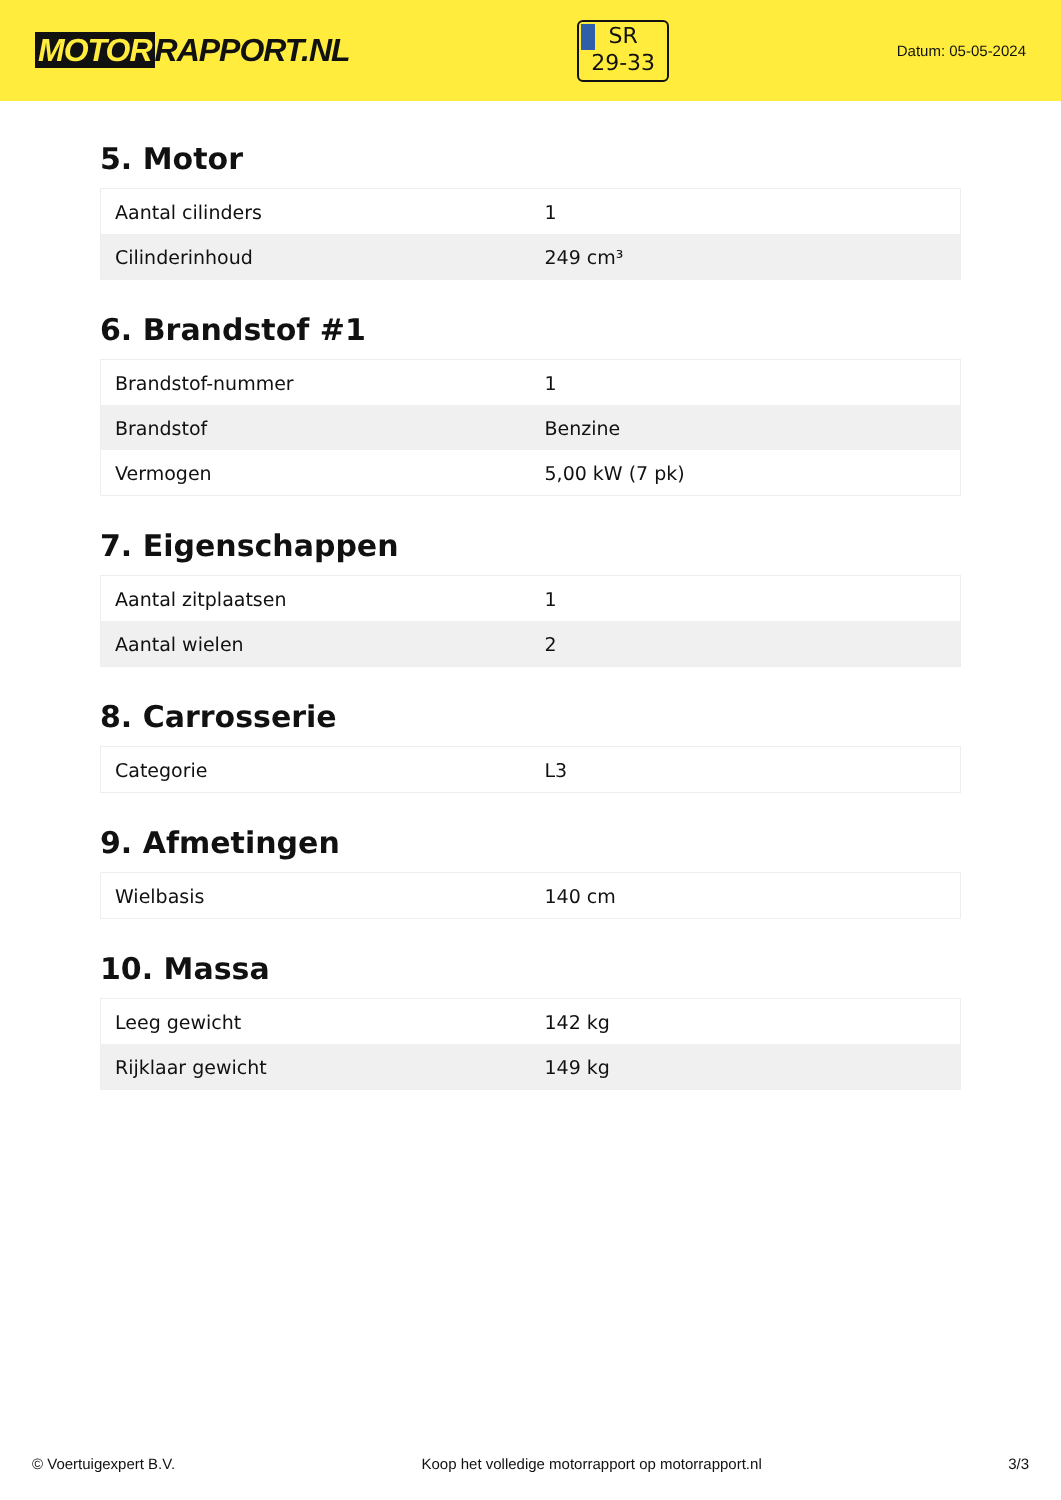MOTOR RAPPORT.NL
SR
29-33
Datum: 05-05-2024
5. Motor
| Aantal cilinders | 1 |
| Cilinderinhoud | 249 cm³ |
6. Brandstof #1
| Brandstof-nummer | 1 |
| Brandstof | Benzine |
| Vermogen | 5,00 kW (7 pk) |
7. Eigenschappen
| Aantal zitplaatsen | 1 |
| Aantal wielen | 2 |
8. Carrosserie
| Categorie | L3 |
9. Afmetingen
| Wielbasis | 140 cm |
10. Massa
| Leeg gewicht | 142 kg |
| Rijklaar gewicht | 149 kg |
© Voertuigexpert B.V. Koop het volledige motorrapport op motorrapport.nl 3/3